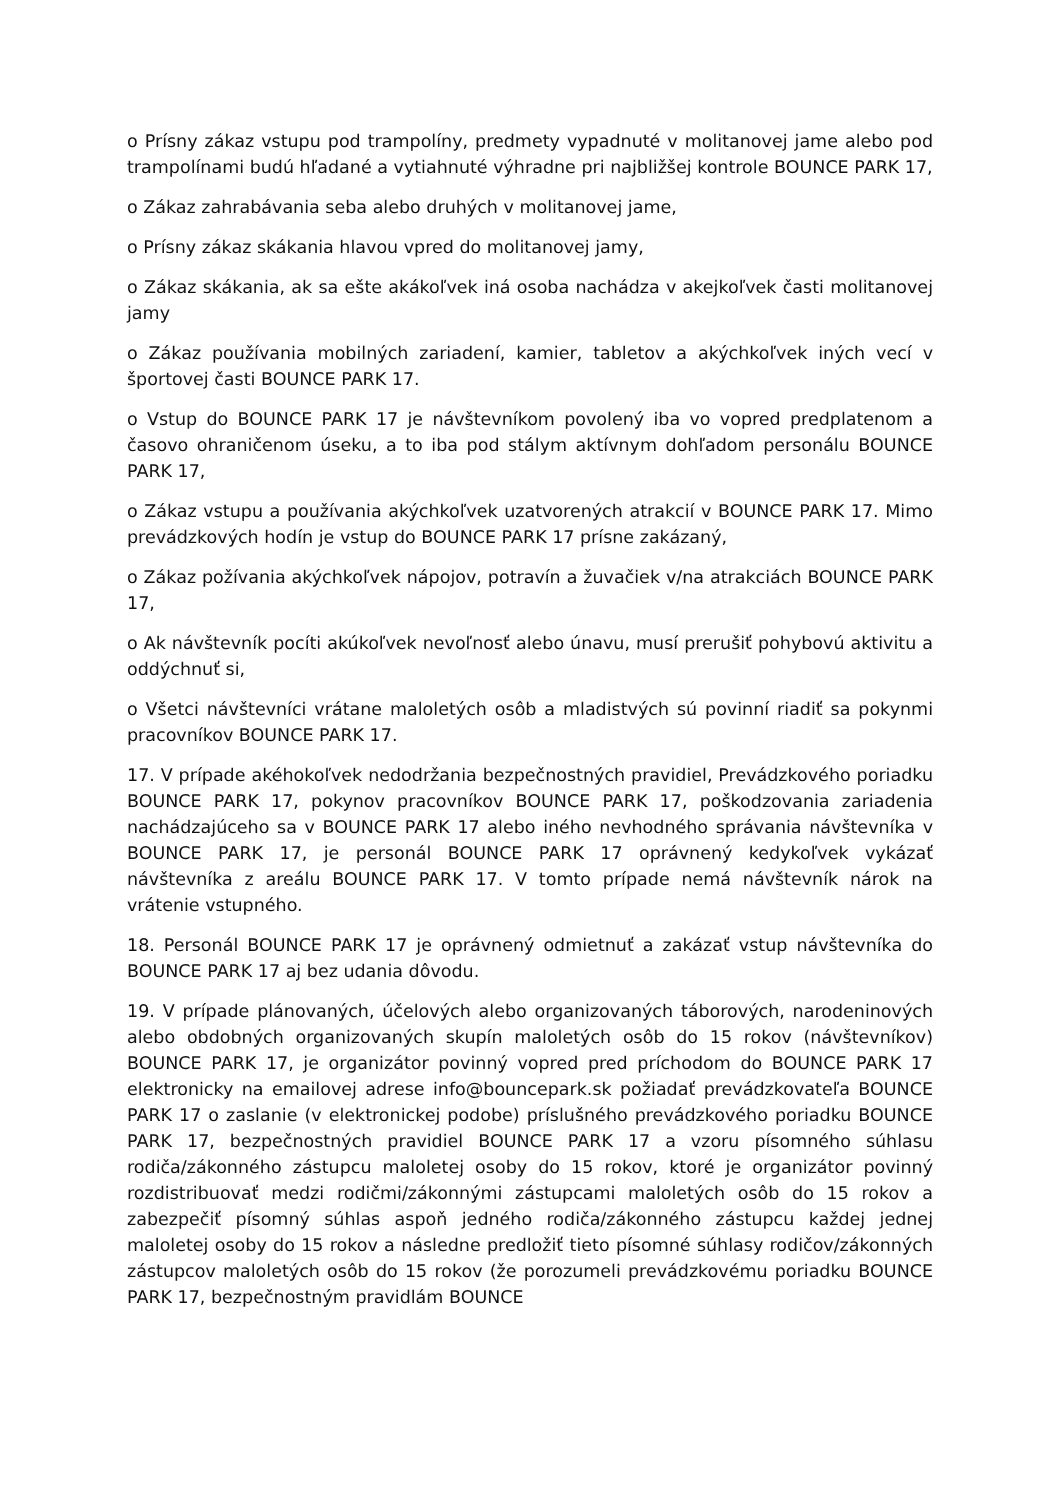o Prísny zákaz vstupu pod trampolíny, predmety vypadnuté v molitanovej jame alebo pod trampolínami budú hľadané a vytiahnuté výhradne pri najbližšej kontrole BOUNCE PARK 17,
o Zákaz zahrabávania seba alebo druhých v molitanovej jame,
o Prísny zákaz skákania hlavou vpred do molitanovej jamy,
o Zákaz skákania, ak sa ešte akákoľvek iná osoba nachádza v akejkoľvek časti molitanovej jamy
o Zákaz používania mobilných zariadení, kamier, tabletov a akýchkoľvek iných vecí v športovej časti BOUNCE PARK 17.
o Vstup do BOUNCE PARK 17 je návštevníkom povolený iba vo vopred predplatenom a časovo ohraničenom úseku, a to iba pod stálym aktívnym dohľadom personálu BOUNCE PARK 17,
o Zákaz vstupu a používania akýchkoľvek uzatvorených atrakcií v BOUNCE PARK 17. Mimo prevádzkových hodín je vstup do BOUNCE PARK 17 prísne zakázaný,
o Zákaz požívania akýchkoľvek nápojov, potravín a žuvačiek v/na atrakciách BOUNCE PARK 17,
o Ak návštevník pocíti akúkoľvek nevoľnosť alebo únavu, musí prerušiť pohybovú aktivitu a oddýchnuť si,
o Všetci návštevníci vrátane maloletých osôb a mladistvých sú povinní riadiť sa pokynmi pracovníkov BOUNCE PARK 17.
17. V prípade akéhokoľvek nedodržania bezpečnostných pravidiel, Prevádzkového poriadku BOUNCE PARK 17, pokynov pracovníkov BOUNCE PARK 17, poškodzovania zariadenia nachádzajúceho sa v BOUNCE PARK 17 alebo iného nevhodného správania návštevníka v BOUNCE PARK 17, je personál BOUNCE PARK 17 oprávnený kedykoľvek vykázať návštevníka z areálu BOUNCE PARK 17. V tomto prípade nemá návštevník nárok na vrátenie vstupného.
18. Personál BOUNCE PARK 17 je oprávnený odmietnuť a zakázať vstup návštevníka do BOUNCE PARK 17 aj bez udania dôvodu.
19. V prípade plánovaných, účelových alebo organizovaných táborových, narodeninových alebo obdobných organizovaných skupín maloletých osôb do 15 rokov (návštevníkov) BOUNCE PARK 17, je organizátor povinný vopred pred príchodom do BOUNCE PARK 17 elektronicky na emailovej adrese info@bouncepark.sk požiadať prevádzkovateľa BOUNCE PARK 17 o zaslanie (v elektronickej podobe) príslušného prevádzkového poriadku BOUNCE PARK 17, bezpečnostných pravidiel BOUNCE PARK 17 a vzoru písomného súhlasu rodiča/zákonného zástupcu maloletej osoby do 15 rokov, ktoré je organizátor povinný rozdistribuovať medzi rodičmi/zákonnými zástupcami maloletých osôb do 15 rokov a zabezpečiť písomný súhlas aspoň jedného rodiča/zákonného zástupcu každej jednej maloletej osoby do 15 rokov a následne predložiť tieto písomné súhlasy rodičov/zákonných zástupcov maloletých osôb do 15 rokov (že porozumeli prevádzkovému poriadku BOUNCE PARK 17, bezpečnostným pravidlám BOUNCE